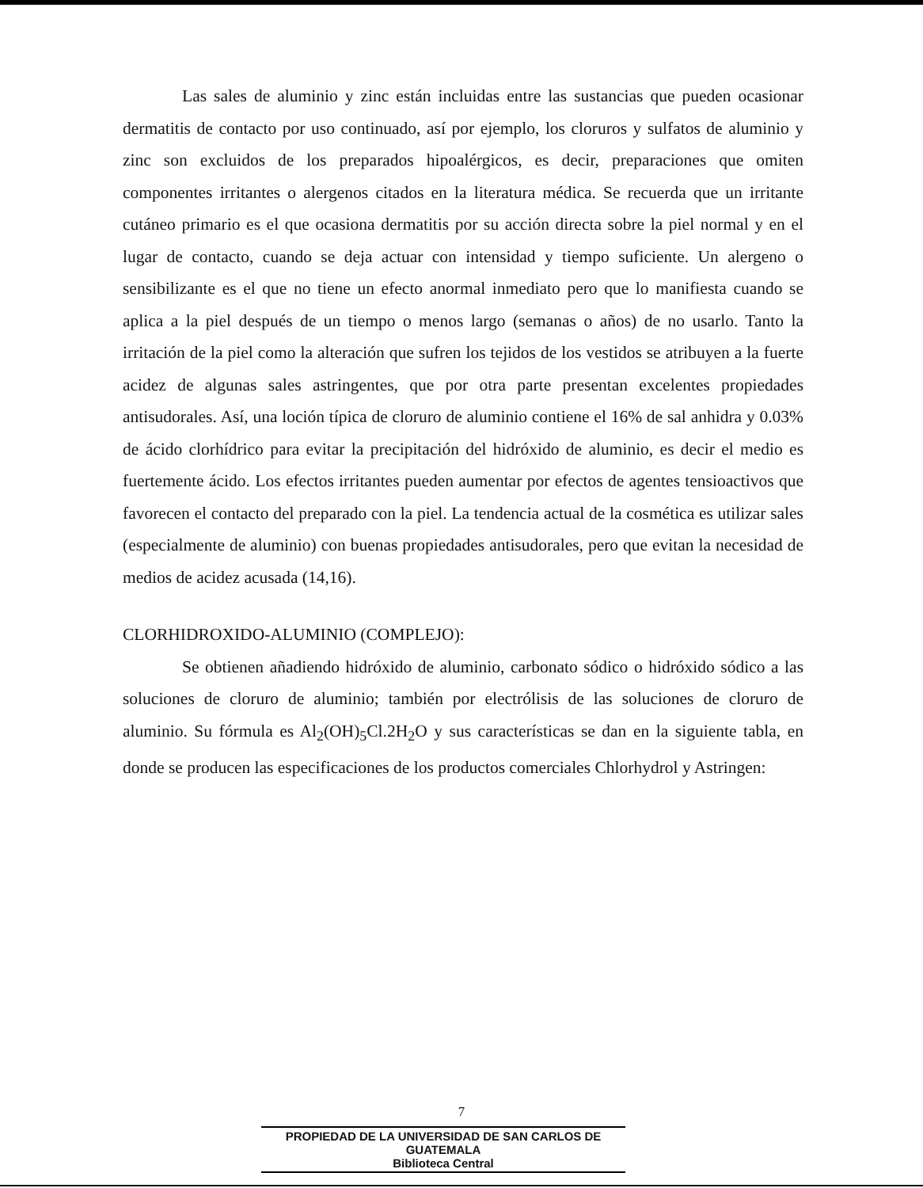Las sales de aluminio y zinc están incluidas entre las sustancias que pueden ocasionar dermatitis de contacto por uso continuado, así por ejemplo, los cloruros y sulfatos de aluminio y zinc son excluidos de los preparados hipoalérgicos, es decir, preparaciones que omiten componentes irritantes o alergenos citados en la literatura médica. Se recuerda que un irritante cutáneo primario es el que ocasiona dermatitis por su acción directa sobre la piel normal y en el lugar de contacto, cuando se deja actuar con intensidad y tiempo suficiente. Un alergeno o sensibilizante es el que no tiene un efecto anormal inmediato pero que lo manifiesta cuando se aplica a la piel después de un tiempo o menos largo (semanas o años) de no usarlo. Tanto la irritación de la piel como la alteración que sufren los tejidos de los vestidos se atribuyen a la fuerte acidez de algunas sales astringentes, que por otra parte presentan excelentes propiedades antisudorales. Así, una loción típica de cloruro de aluminio contiene el 16% de sal anhidra y 0.03% de ácido clorhídrico para evitar la precipitación del hidróxido de aluminio, es decir el medio es fuertemente ácido. Los efectos irritantes pueden aumentar por efectos de agentes tensioactivos que favorecen el contacto del preparado con la piel. La tendencia actual de la cosmética es utilizar sales (especialmente de aluminio) con buenas propiedades antisudorales, pero que evitan la necesidad de medios de acidez acusada (14,16).
CLORHIDROXIDO-ALUMINIO (COMPLEJO):
Se obtienen añadiendo hidróxido de aluminio, carbonato sódico o hidróxido sódico a las soluciones de cloruro de aluminio; también por electrólisis de las soluciones de cloruro de aluminio. Su fórmula es Al<sub>2</sub>(OH)<sub>5</sub>Cl.2H<sub>2</sub>O y sus características se dan en la siguiente tabla, en donde se producen las especificaciones de los productos comerciales Chlorhydrol y Astringen:
7
PROPIEDAD DE LA UNIVERSIDAD DE SAN CARLOS DE GUATEMALA
Biblioteca Central